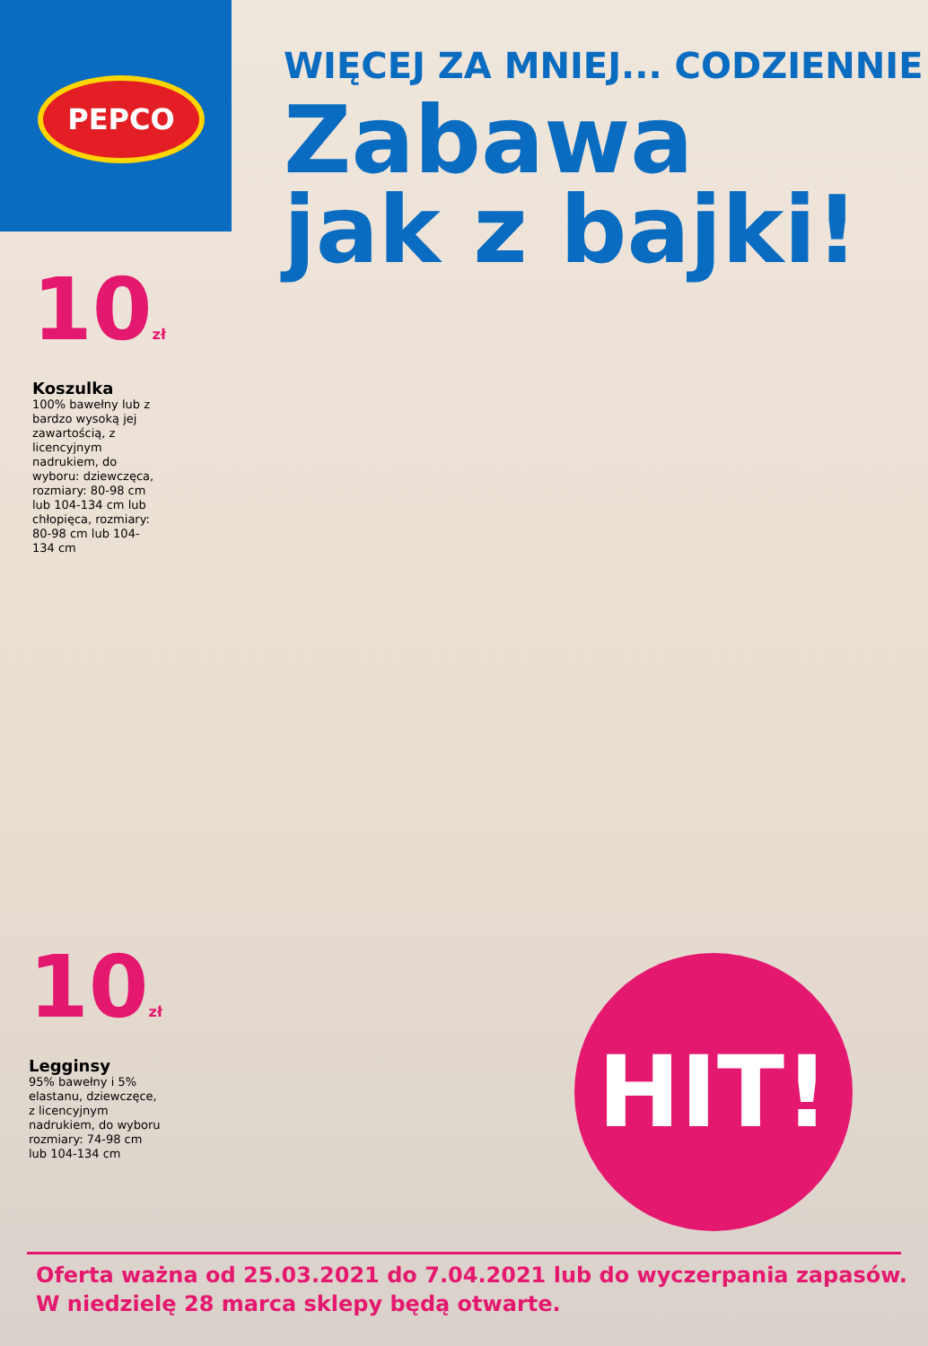PEPCO
WIĘCEJ ZA MNIEJ... CODZIENNIE
Zabawa
jak z bajki!
10zł
Koszulka
100% bawełny lub z bardzo wysoką jej zawartością, z licencyjnym nadrukiem, do wyboru: dziewczęca, rozmiary: 80-98 cm lub 104-134 cm lub chłopięca, rozmiary: 80-98 cm lub 104-134 cm
10zł
Legginsy
95% bawełny i 5% elastanu, dziewczęce, z licencyjnym nadrukiem, do wyboru rozmiary: 74-98 cm lub 104-134 cm
HIT!
Oferta ważna od 25.03.2021 do 7.04.2021 lub do wyczerpania zapasów.
W niedzielę 28 marca sklepy będą otwarte.